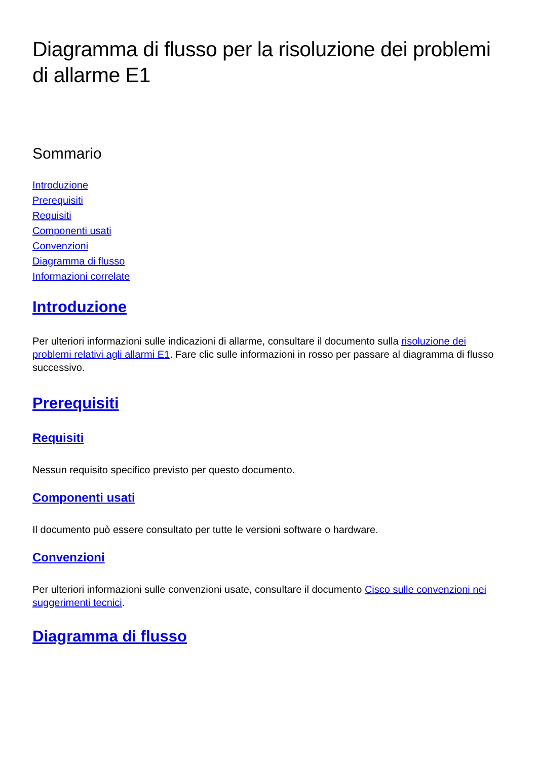Diagramma di flusso per la risoluzione dei problemi di allarme E1
Sommario
Introduzione
Prerequisiti
Requisiti
Componenti usati
Convenzioni
Diagramma di flusso
Informazioni correlate
Introduzione
Per ulteriori informazioni sulle indicazioni di allarme, consultare il documento sulla risoluzione dei problemi relativi agli allarmi E1. Fare clic sulle informazioni in rosso per passare al diagramma di flusso successivo.
Prerequisiti
Requisiti
Nessun requisito specifico previsto per questo documento.
Componenti usati
Il documento può essere consultato per tutte le versioni software o hardware.
Convenzioni
Per ulteriori informazioni sulle convenzioni usate, consultare il documento Cisco sulle convenzioni nei suggerimenti tecnici.
Diagramma di flusso